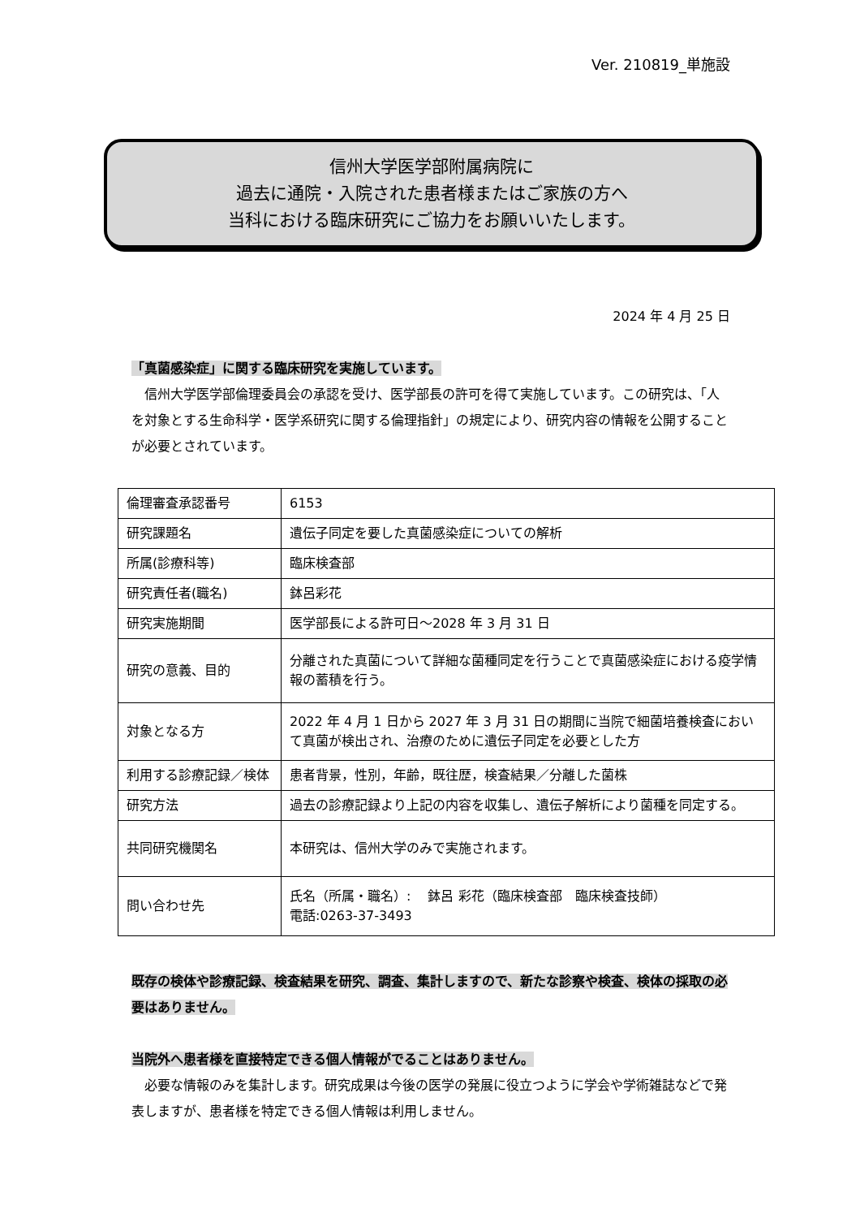Ver. 210819_単施設
信州大学医学部附属病院に
過去に通院・入院された患者様またはご家族の方へ
当科における臨床研究にご協力をお願いいたします。
2024 年 4 月 25 日
「真菌感染症」に関する臨床研究を実施しています。
　信州大学医学部倫理委員会の承認を受け、医学部長の許可を得て実施しています。この研究は、「人を対象とする生命科学・医学系研究に関する倫理指針」の規定により、研究内容の情報を公開することが必要とされています。
| 倫理審査承認番号 | 6153 |
| 研究課題名 | 遺伝子同定を要した真菌感染症についての解析 |
| 所属(診療科等) | 臨床検査部 |
| 研究責任者(職名) | 鉢呂彩花 |
| 研究実施期間 | 医学部長による許可日～2028 年 3 月 31 日 |
| 研究の意義、目的 | 分離された真菌について詳細な菌種同定を行うことで真菌感染症における疫学情報の蓄積を行う。 |
| 対象となる方 | 2022 年 4 月 1 日から 2027 年 3 月 31 日の期間に当院で細菌培養検査において真菌が検出され、治療のために遺伝子同定を必要とした方 |
| 利用する診療記録／検体 | 患者背景，性別，年齢，既往歴，検査結果／分離した菌株 |
| 研究方法 | 過去の診療記録より上記の内容を収集し、遺伝子解析により菌種を同定する。 |
| 共同研究機関名 | 本研究は、信州大学のみで実施されます。 |
| 問い合わせ先 | 氏名（所属・職名）: 鉢呂 彩花（臨床検査部 臨床検査技師） 電話:0263-37-3493 |
既存の検体や診療記録、検査結果を研究、調査、集計しますので、新たな診察や検査、検体の採取の必要はありません。
当院外へ患者様を直接特定できる個人情報がでることはありません。
　必要な情報のみを集計します。研究成果は今後の医学の発展に役立つように学会や学術雑誌などで発表しますが、患者様を特定できる個人情報は利用しません。